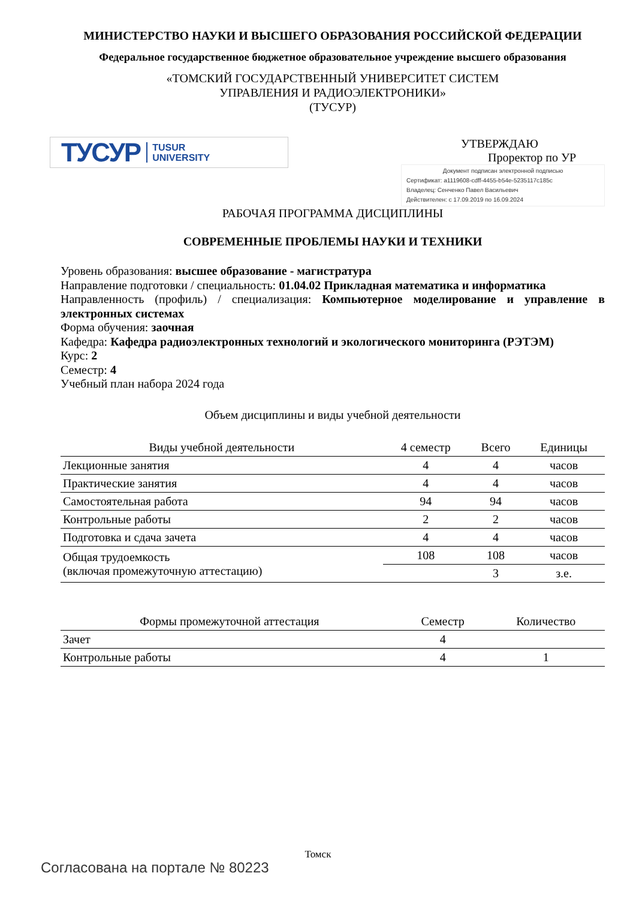МИНИСТЕРСТВО НАУКИ И ВЫСШЕГО ОБРАЗОВАНИЯ РОССИЙСКОЙ ФЕДЕРАЦИИ
Федеральное государственное бюджетное образовательное учреждение высшего образования
«ТОМСКИЙ ГОСУДАРСТВЕННЫЙ УНИВЕРСИТЕТ СИСТЕМ
УПРАВЛЕНИЯ И РАДИОЭЛЕКТРОНИКИ»
(ТУСУР)
ТУСУР TUSUR
UNIVERSITY
УТВЕРЖДАЮ
Проректор по УР
Документ подписан электронной подписью
Сертификат: a1119608-cdff-4455-b54e-5235117c185c
Владелец: Сенченко Павел Васильевич
Действителен: с 17.09.2019 по 16.09.2024
РАБОЧАЯ ПРОГРАММА ДИСЦИПЛИНЫ
СОВРЕМЕННЫЕ ПРОБЛЕМЫ НАУКИ И ТЕХНИКИ
Уровень образования: высшее образование - магистратура
Направление подготовки / специальность: 01.04.02 Прикладная математика и информатика
Направленность (профиль) / специализация: Компьютерное моделирование и управление в электронных системах
Форма обучения: заочная
Кафедра: Кафедра радиоэлектронных технологий и экологического мониторинга (РЭТЭМ)
Курс: 2
Семестр: 4
Учебный план набора 2024 года
Объем дисциплины и виды учебной деятельности
| Виды учебной деятельности | 4 семестр | Всего | Единицы |
| --- | --- | --- | --- |
| Лекционные занятия | 4 | 4 | часов |
| Практические занятия | 4 | 4 | часов |
| Самостоятельная работа | 94 | 94 | часов |
| Контрольные работы | 2 | 2 | часов |
| Подготовка и сдача зачета | 4 | 4 | часов |
| Общая трудоемкость (включая промежуточную аттестацию) | 108 | 108 | часов |
| | | 3 | з.е. |
| Формы промежуточной аттестация | Семестр | Количество |
| --- | --- | --- |
| Зачет | 4 | |
| Контрольные работы | 4 | 1 |
Томск
Согласована на портале № 80223